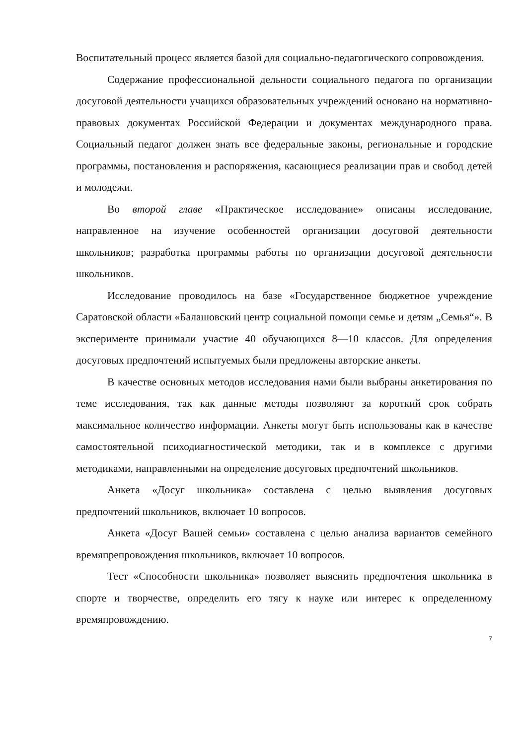Воспитательный процесс является базой для социально-педагогического сопровождения.
Содержание профессиональной дельности социального педагога по организации досуговой деятельности учащихся образовательных учреждений основано на нормативно-правовых документах Российской Федерации и документах международного права. Социальный педагог должен знать все федеральные законы, региональные и городские программы, постановления и распоряжения, касающиеся реализации прав и свобод детей и молодежи.
Во второй главе «Практическое исследование» описаны исследование, направленное на изучение особенностей организации досуговой деятельности школьников; разработка программы работы по организации досуговой деятельности школьников.
Исследование проводилось на базе «Государственное бюджетное учреждение Саратовской области «Балашовский центр социальной помощи семье и детям „Семья“». В эксперименте принимали участие 40 обучающихся 8—10 классов. Для определения досуговых предпочтений испытуемых были предложены авторские анкеты.
В качестве основных методов исследования нами были выбраны анкетирования по теме исследования, так как данные методы позволяют за короткий срок собрать максимальное количество информации. Анкеты могут быть использованы как в качестве самостоятельной психодиагностической методики, так и в комплексе с другими методиками, направленными на определение досуговых предпочтений школьников.
Анкета «Досуг школьника» составлена с целью выявления досуговых предпочтений школьников, включает 10 вопросов.
Анкета «Досуг Вашей семьи» составлена с целью анализа вариантов семейного времяпрепровождения школьников, включает 10 вопросов.
Тест «Способности школьника» позволяет выяснить предпочтения школьника в спорте и творчестве, определить его тягу к науке или интерес к определенному времяпровождению.
7